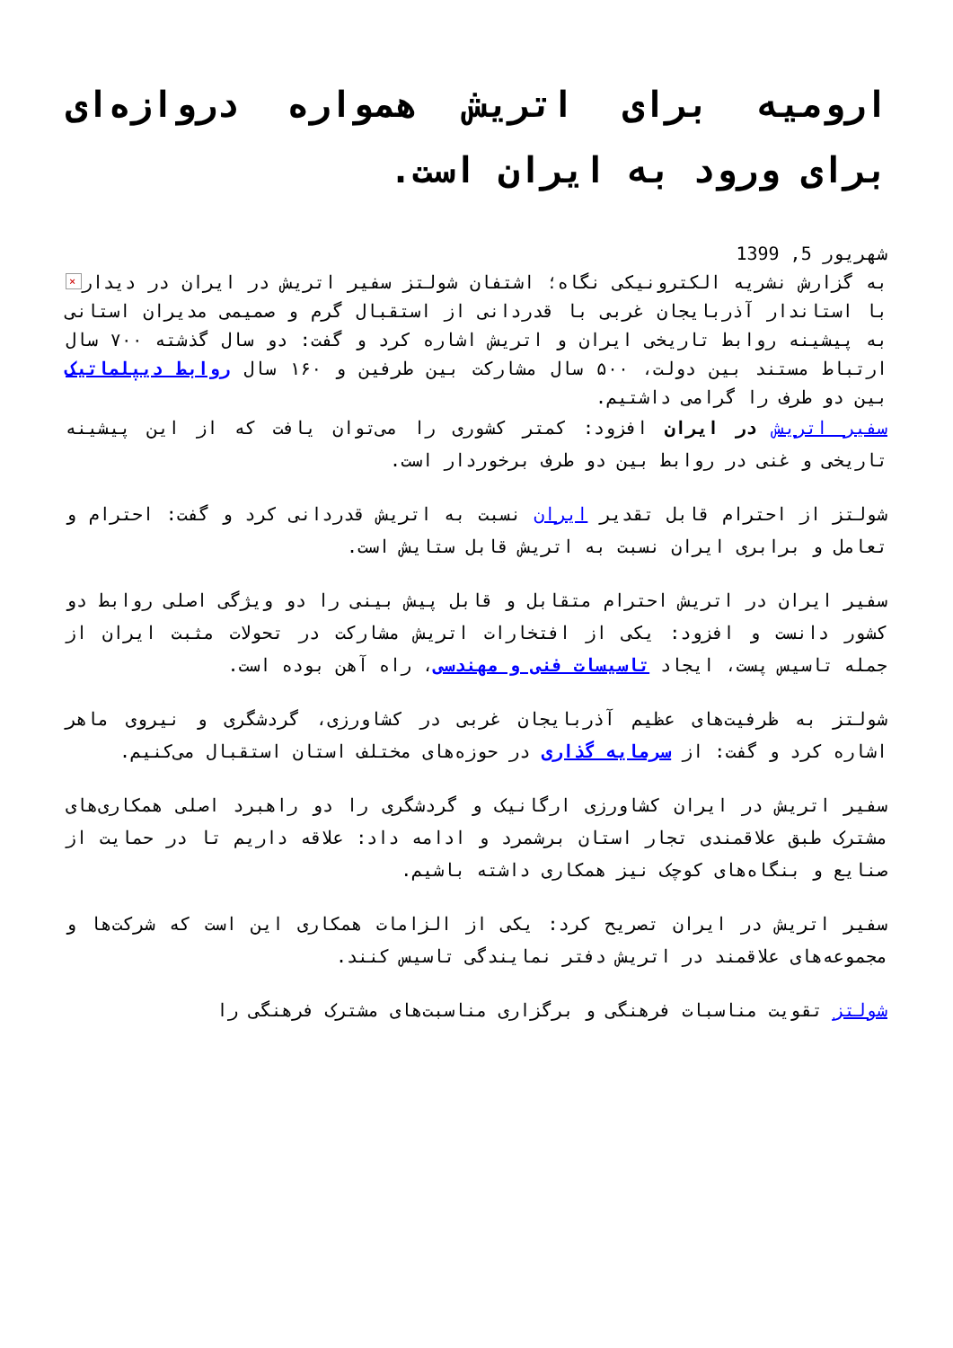ارومیه برای اتریش همواره دروازه‌ای برای ورود به ایران است.
شهریور 5, 1399
× به گزارش نشریه الکترونیکی نگاه؛ اشتفان شولتز سفیر اتریش در ایران در دیدار با استاندار آذربایجان غربی با قدردانی از استقبال گرم و صمیمی مدیران استانی به پیشینه روابط تاریخی ایران و اتریش اشاره کرد و گفت: دو سال گذشته ۷۰۰ سال ارتباط مستند بین دولت، ۵۰۰ سال مشارکت بین طرفین و ۱۶۰ سال روابط دیپلماتیک بین دو طرف را گرامی داشتیم.
سفیر اتریش در ایران افزود: کمتر کشوری را می‌توان یافت که از این پیشینه تاریخی و غنی در روابط بین دو طرف برخوردار است.
شولتز از احترام قابل تقدیر ایران نسبت به اتریش قدردانی کرد و گفت: احترام و تعامل و برابری ایران نسبت به اتریش قابل ستایش است.
سفیر ایران در اتریش احترام متقابل و قابل پیش بینی را دو ویژگی اصلی روابط دو کشور دانست و افزود: یکی از افتخارات اتریش مشارکت در تحولات مثبت ایران از جمله تاسیس پست، ایجاد تاسیسات فنی و مهندسی، راه آهن بوده است.
شولتز به ظرفیت‌های عظیم آذربایجان غربی در کشاورزی، گردشگری و نیروی ماهر اشاره کرد و گفت: از سرمایه گذاری در حوزه‌های مختلف استان استقبال می‌کنیم.
سفیر اتریش در ایران کشاورزی ارگانیک و گردشگری را دو راهبرد اصلی همکاری‌های مشترک طبق علاقمندی تجار استان برشمرد و ادامه داد: علاقه داریم تا در حمایت از صنایع و بنگاه‌های کوچک نیز همکاری داشته باشیم.
سفیر اتریش در ایران تصریح کرد: یکی از الزامات همکاری این است که شرکت‌ها و مجموعه‌های علاقمند در اتریش دفتر نمایندگی تاسیس کنند.
شولتز تقویت مناسبات فرهنگی و برگزاری مناسبت‌های مشترک فرهنگی را